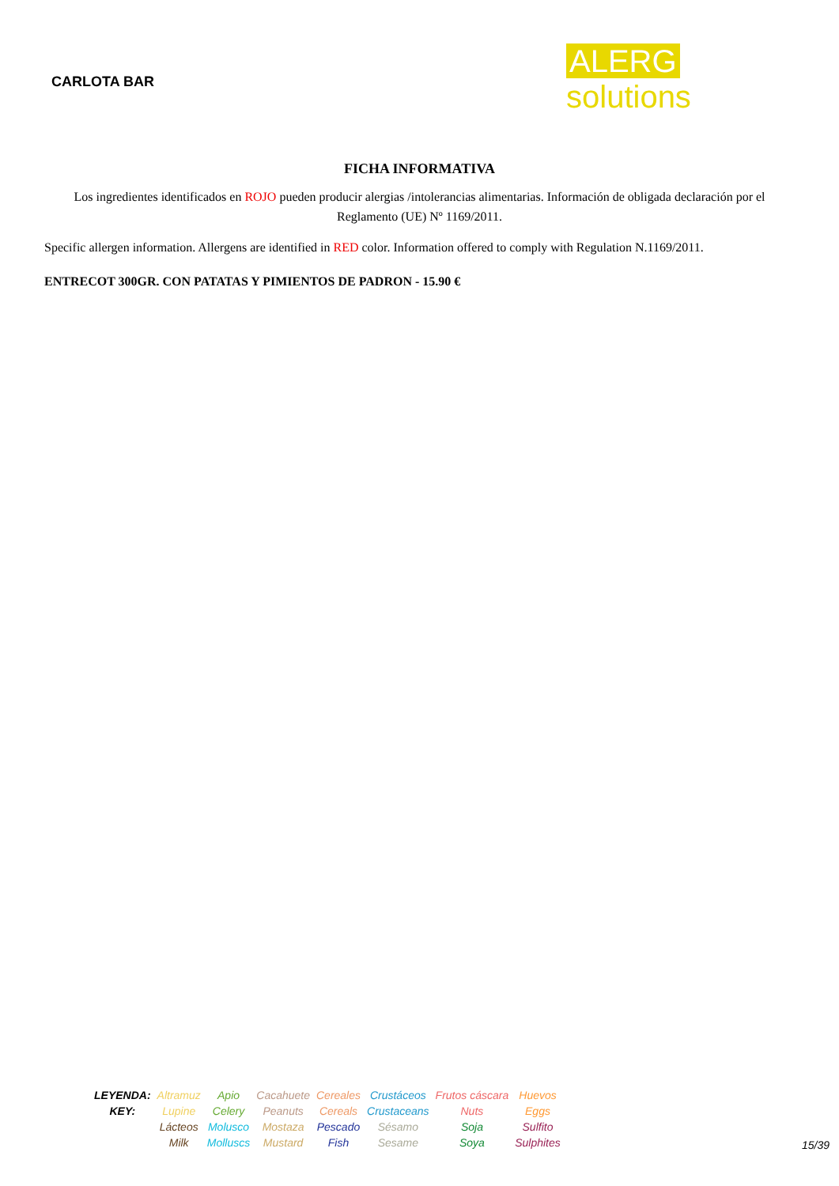CARLOTA BAR
ALERG solutions
FICHA INFORMATIVA
Los ingredientes identificados en ROJO pueden producir alergias /intolerancias alimentarias. Información de obligada declaración por el Reglamento (UE) Nº 1169/2011.
Specific allergen information. Allergens are identified in RED color. Information offered to comply with Regulation N.1169/2011.
ENTRECOT 300GR. CON PATATAS Y PIMIENTOS DE PADRON - 15.90 €
| LEYENDA: KEY: | Altramuz Lupine | Apio Celery | Cacahuete Peanuts | Cereales Cereals | Crustáceos Crustaceans | Frutos cáscara Nuts | Huevos Eggs |
| | Lácteos Milk | Molusco Molluscs | Mostaza Mustard | Pescado Fish | Sésamo Sesame | Soja Soya | Sulfito Sulphites |
15/39